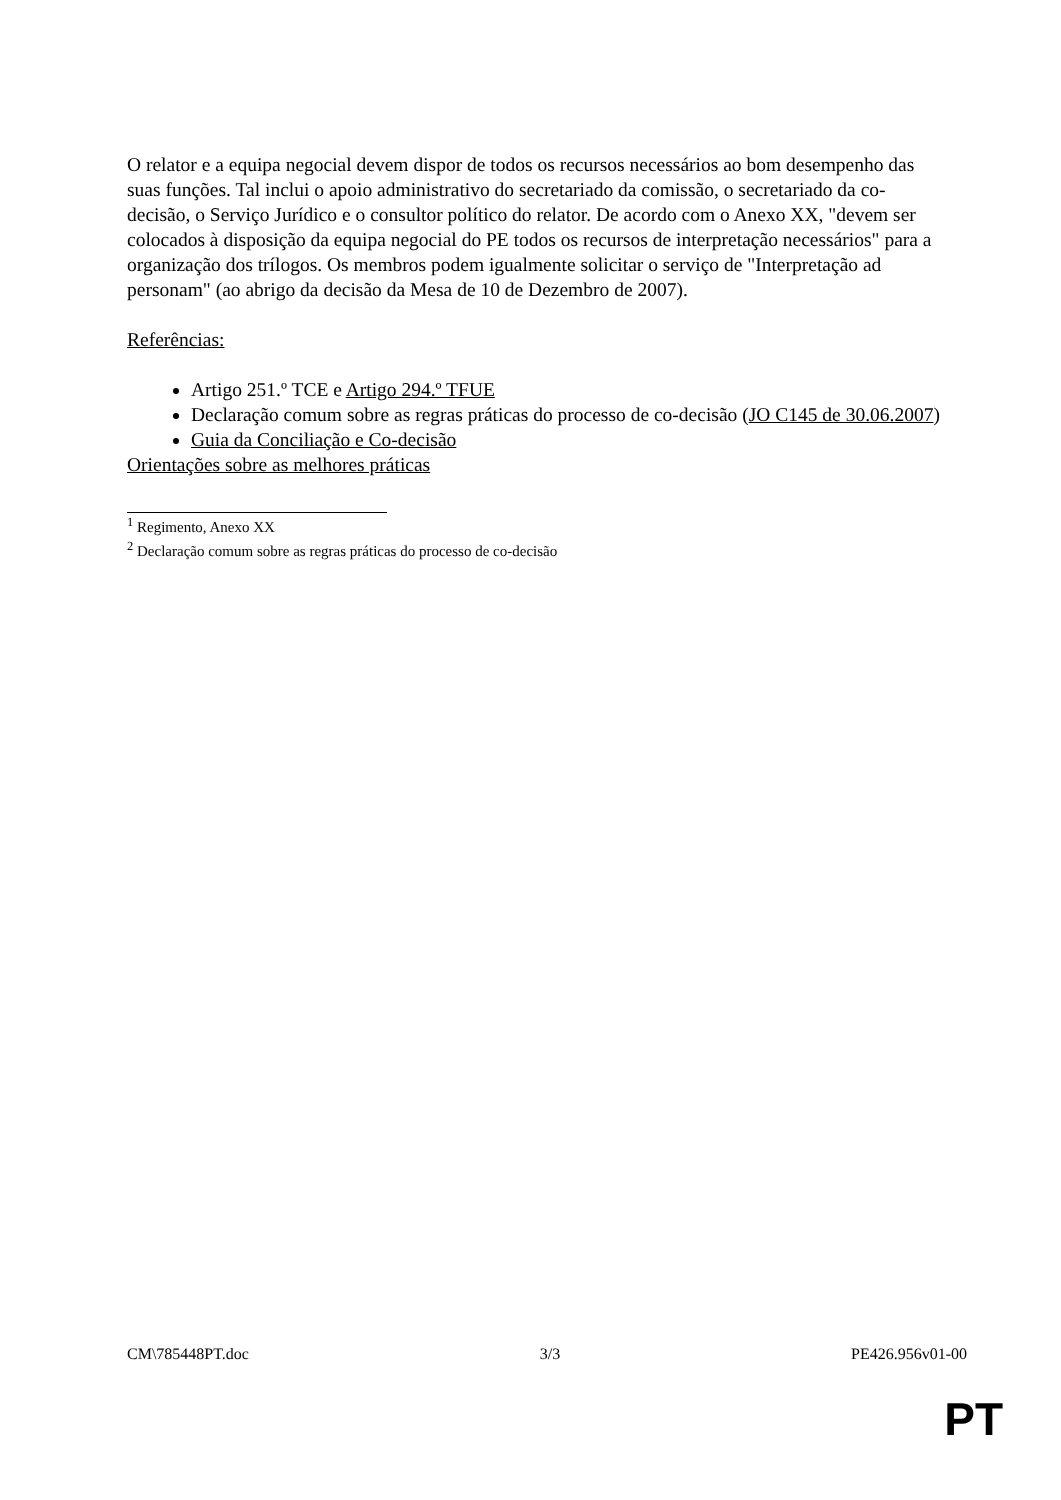O relator e a equipa negocial devem dispor de todos os recursos necessários ao bom desempenho das suas funções. Tal inclui o apoio administrativo do secretariado da comissão, o secretariado da co-decisão, o Serviço Jurídico e o consultor político do relator. De acordo com o Anexo XX, "devem ser colocados à disposição da equipa negocial do PE todos os recursos de interpretação necessários" para a organização dos trílogos. Os membros podem igualmente solicitar o serviço de "Interpretação ad personam" (ao abrigo da decisão da Mesa de 10 de Dezembro de 2007).
Referências:
Artigo 251.º TCE e Artigo 294.º TFUE
Declaração comum sobre as regras práticas do processo de co-decisão (JO C145 de 30.06.2007)
Guia da Conciliação e Co-decisão
Orientações sobre as melhores práticas
<sup>1</sup> Regimento, Anexo XX
<sup>2</sup> Declaração comum sobre as regras práticas do processo de co-decisão
CM\785448PT.doc 3/3 PE426.956v01-00
PT